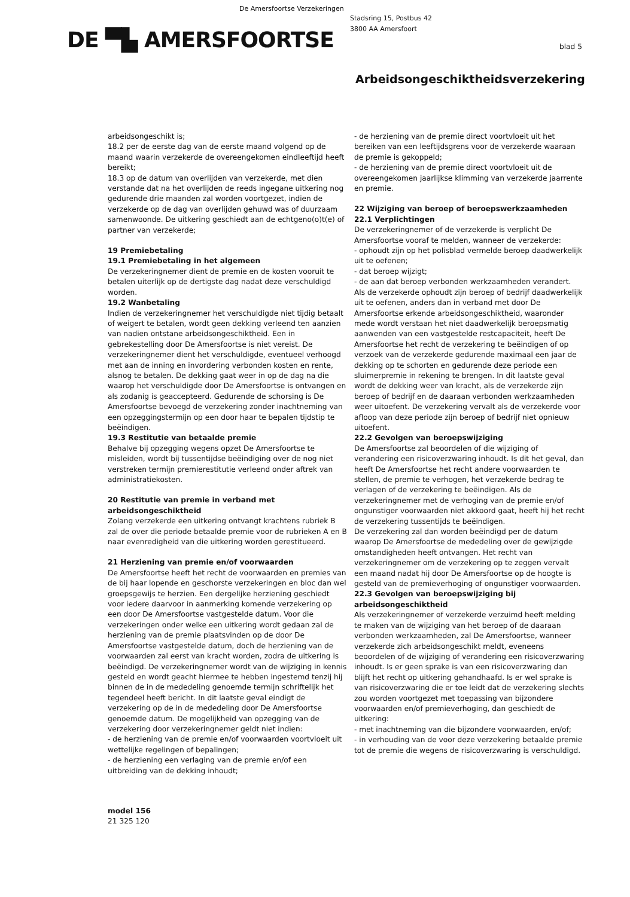De Amersfoortse Verzekeringen
Stadsring 15, Postbus 42
3800 AA Amersfoort
DE ▀▙ AMERSFOORTSE blad 5
Arbeidsongeschiktheidsverzekering
arbeidsongeschikt is;
18.2 per de eerste dag van de eerste maand volgend op de maand waarin verzekerde de overeengekomen eindleeftijd heeft bereikt;
18.3 op de datum van overlijden van verzekerde, met dien verstande dat na het overlijden de reeds ingegane uitkering nog gedurende drie maanden zal worden voortgezet, indien de verzekerde op de dag van overlijden gehuwd was of duurzaam samenwoonde. De uitkering geschiedt aan de echtgeno(o)t(e) of partner van verzekerde;
19 Premiebetaling
19.1 Premiebetaling in het algemeen
De verzekeringnemer dient de premie en de kosten vooruit te betalen uiterlijk op de dertigste dag nadat deze verschuldigd worden.
19.2 Wanbetaling
Indien de verzekeringnemer het verschuldigde niet tijdig betaalt of weigert te betalen, wordt geen dekking verleend ten aanzien van nadien ontstane arbeidsongeschiktheid. Een in gebrekestelling door De Amersfoortse is niet vereist. De verzekeringnemer dient het verschuldigde, eventueel verhoogd met aan de inning en invordering verbonden kosten en rente, alsnog te betalen. De dekking gaat weer in op de dag na die waarop het verschuldigde door De Amersfoortse is ontvangen en als zodanig is geaccepteerd. Gedurende de schorsing is De Amersfoortse bevoegd de verzekering zonder inachtneming van een opzeggingstermijn op een door haar te bepalen tijdstip te beëindigen.
19.3 Restitutie van betaalde premie
Behalve bij opzegging wegens opzet De Amersfoortse te misleiden, wordt bij tussentijdse beëindiging over de nog niet verstreken termijn premierestitutie verleend onder aftrek van administratiekosten.
20 Restitutie van premie in verband met arbeidsongeschiktheid
Zolang verzekerde een uitkering ontvangt krachtens rubriek B zal de over die periode betaalde premie voor de rubrieken A en B naar evenredigheid van die uitkering worden gerestitueerd.
21 Herziening van premie en/of voorwaarden
De Amersfoortse heeft het recht de voorwaarden en premies van de bij haar lopende en geschorste verzekeringen en bloc dan wel groepsgewijs te herzien. Een dergelijke herziening geschiedt voor iedere daarvoor in aanmerking komende verzekering op een door De Amersfoortse vastgestelde datum. Voor die verzekeringen onder welke een uitkering wordt gedaan zal de herziening van de premie plaatsvinden op de door De Amersfoortse vastgestelde datum, doch de herziening van de voorwaarden zal eerst van kracht worden, zodra de uitkering is beëindigd. De verzekeringnemer wordt van de wijziging in kennis gesteld en wordt geacht hiermee te hebben ingestemd tenzij hij binnen de in de mededeling genoemde termijn schriftelijk het tegendeel heeft bericht. In dit laatste geval eindigt de verzekering op de in de mededeling door De Amersfoortse genoemde datum. De mogelijkheid van opzegging van de verzekering door verzekeringnemer geldt niet indien:
- de herziening van de premie en/of voorwaarden voortvloeit uit wettelijke regelingen of bepalingen;
- de herziening een verlaging van de premie en/of een uitbreiding van de dekking inhoudt;
- de herziening van de premie direct voortvloeit uit het bereiken van een leeftijdsgrens voor de verzekerde waaraan de premie is gekoppeld;
- de herziening van de premie direct voortvloeit uit de overeengekomen jaarlijkse klimming van verzekerde jaarrente en premie.
22 Wijziging van beroep of beroepswerkzaamheden
22.1 Verplichtingen
De verzekeringnemer of de verzekerde is verplicht De Amersfoortse vooraf te melden, wanneer de verzekerde:
- ophoudt zijn op het polisblad vermelde beroep daadwerkelijk uit te oefenen;
- dat beroep wijzigt;
- de aan dat beroep verbonden werkzaamheden verandert.
Als de verzekerde ophoudt zijn beroep of bedrijf daadwerkelijk uit te oefenen, anders dan in verband met door De Amersfoortse erkende arbeidsongeschiktheid, waaronder mede wordt verstaan het niet daadwerkelijk beroepsmatig aanwenden van een vastgestelde restcapaciteit, heeft De Amersfoortse het recht de verzekering te beëindigen of op verzoek van de verzekerde gedurende maximaal een jaar de dekking op te schorten en gedurende deze periode een sluimerpremie in rekening te brengen. In dit laatste geval wordt de dekking weer van kracht, als de verzekerde zijn beroep of bedrijf en de daaraan verbonden werkzaamheden weer uitoefent. De verzekering vervalt als de verzekerde voor afloop van deze periode zijn beroep of bedrijf niet opnieuw uitoefent.
22.2 Gevolgen van beroepswijziging
De Amersfoortse zal beoordelen of die wijziging of verandering een risicoverzwaring inhoudt. Is dit het geval, dan heeft De Amersfoortse het recht andere voorwaarden te stellen, de premie te verhogen, het verzekerde bedrag te verlagen of de verzekering te beëindigen. Als de verzekeringnemer met de verhoging van de premie en/of ongunstiger voorwaarden niet akkoord gaat, heeft hij het recht de verzekering tussentijds te beëindigen.
De verzekering zal dan worden beëindigd per de datum waarop De Amersfoortse de mededeling over de gewijzigde omstandigheden heeft ontvangen. Het recht van verzekeringnemer om de verzekering op te zeggen vervalt een maand nadat hij door De Amersfoortse op de hoogte is gesteld van de premieverhoging of ongunstiger voorwaarden.
22.3 Gevolgen van beroepswijziging bij arbeidsongeschiktheid
Als verzekeringnemer of verzekerde verzuimd heeft melding te maken van de wijziging van het beroep of de daaraan verbonden werkzaamheden, zal De Amersfoortse, wanneer verzekerde zich arbeidsongeschikt meldt, eveneens beoordelen of de wijziging of verandering een risicoverzwaring inhoudt. Is er geen sprake is van een risicoverzwaring dan blijft het recht op uitkering gehandhaafd. Is er wel sprake is van risicoverzwaring die er toe leidt dat de verzekering slechts zou worden voortgezet met toepassing van bijzondere voorwaarden en/of premieverhoging, dan geschiedt de uitkering:
- met inachtneming van die bijzondere voorwaarden, en/of;
- in verhouding van de voor deze verzekering betaalde premie tot de premie die wegens de risicoverzwaring is verschuldigd.
model 156
21 325 120